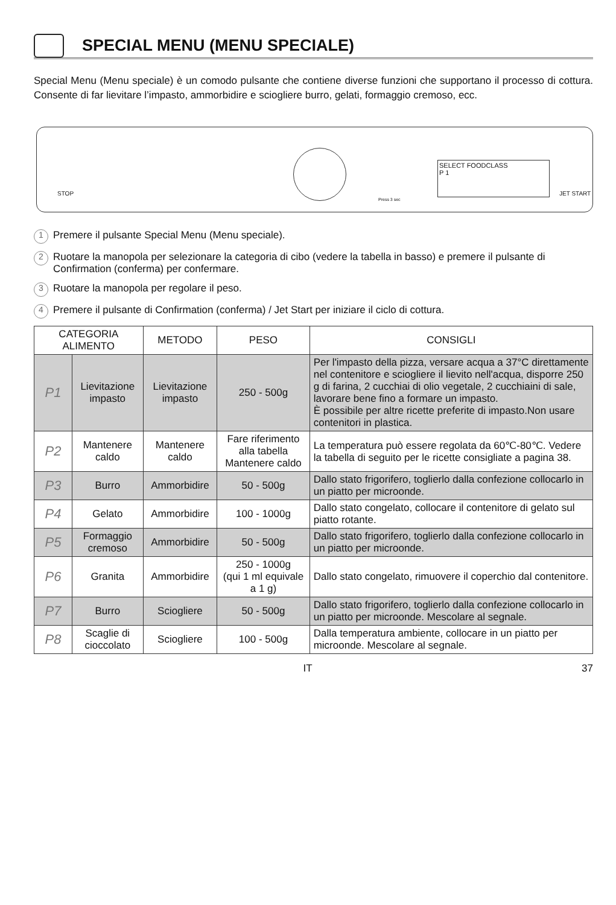SPECIAL MENU (MENU SPECIALE)
Special Menu (Menu speciale) è un comodo pulsante che contiene diverse funzioni che supportano il processo di cottura. Consente di far lievitare l’impasto, ammorbidire e sciogliere burro, gelati, formaggio cremoso, ecc.
STOP
SELECT FOODCLASS
P 1
Press 3 sec
JET START
1 Premere il pulsante Special Menu (Menu speciale).
2 Ruotare la manopola per selezionare la categoria di cibo (vedere la tabella in basso) e premere il pulsante di Confirmation (conferma) per confermare.
3 Ruotare la manopola per regolare il peso.
4 Premere il pulsante di Confirmation (conferma) / Jet Start per iniziare il ciclo di cottura.
| CATEGORIA ALIMENTO | | METODO | PESO | CONSIGLI |
| --- | --- | --- | --- | --- |
| P1 | Lievitazione impasto | Lievitazione impasto | 250 - 500g | Per l'impasto della pizza, versare acqua a 37°C direttamente nel contenitore e sciogliere il lievito nell'acqua, disporre 250 g di farina, 2 cucchiai di olio vegetale, 2 cucchiaini di sale, lavorare bene fino a formare un impasto. È possibile per altre ricette preferite di impasto.Non usare contenitori in plastica. |
| P2 | Mantenere caldo | Mantenere caldo | Fare riferimento alla tabella Mantenere caldo | La temperatura può essere regolata da 60℃-80℃. Vedere la tabella di seguito per le ricette consigliate a pagina 38. |
| P3 | Burro | Ammorbidire | 50 - 500g | Dallo stato frigorifero, toglierlo dalla confezione collocarlo in un piatto per microonde. |
| P4 | Gelato | Ammorbidire | 100 - 1000g | Dallo stato congelato, collocare il contenitore di gelato sul piatto rotante. |
| P5 | Formaggio cremoso | Ammorbidire | 50 - 500g | Dallo stato frigorifero, toglierlo dalla confezione collocarlo in un piatto per microonde. |
| P6 | Granita | Ammorbidire | 250 - 1000g (qui 1 ml equivale a 1 g) | Dallo stato congelato, rimuovere il coperchio dal contenitore. |
| P7 | Burro | Sciogliere | 50 - 500g | Dallo stato frigorifero, toglierlo dalla confezione collocarlo in un piatto per microonde. Mescolare al segnale. |
| P8 | Scaglie di cioccolato | Sciogliere | 100 - 500g | Dalla temperatura ambiente, collocare in un piatto per microonde. Mescolare al segnale. |
IT 37